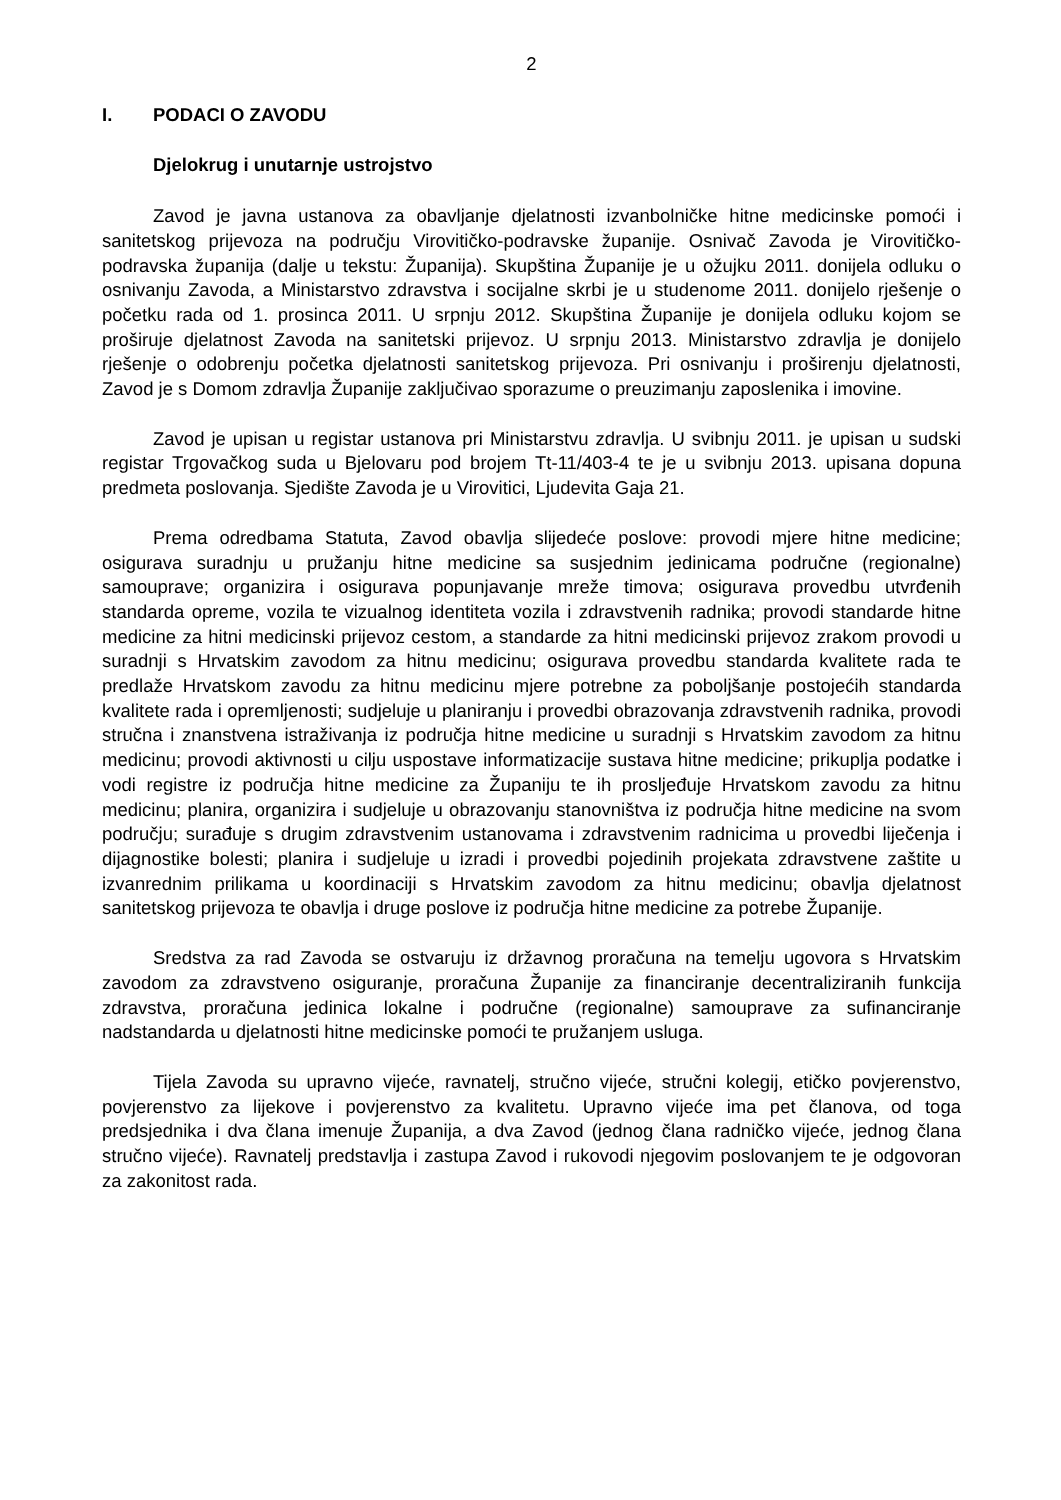2
I. PODACI O ZAVODU
Djelokrug i unutarnje ustrojstvo
Zavod je javna ustanova za obavljanje djelatnosti izvanbolničke hitne medicinske pomoći i sanitetskog prijevoza na području Virovitičko-podravske županije. Osnivač Zavoda je Virovitičko-podravska županija (dalje u tekstu: Županija). Skupština Županije je u ožujku 2011. donijela odluku o osnivanju Zavoda, a Ministarstvo zdravstva i socijalne skrbi je u studenome 2011. donijelo rješenje o početku rada od 1. prosinca 2011. U srpnju 2012. Skupština Županije je donijela odluku kojom se proširuje djelatnost Zavoda na sanitetski prijevoz. U srpnju 2013. Ministarstvo zdravlja je donijelo rješenje o odobrenju početka djelatnosti sanitetskog prijevoza. Pri osnivanju i proširenju djelatnosti, Zavod je s Domom zdravlja Županije zaključivao sporazume o preuzimanju zaposlenika i imovine.
Zavod je upisan u registar ustanova pri Ministarstvu zdravlja. U svibnju 2011. je upisan u sudski registar Trgovačkog suda u Bjelovaru pod brojem Tt-11/403-4 te je u svibnju 2013. upisana dopuna predmeta poslovanja. Sjedište Zavoda je u Virovitici, Ljudevita Gaja 21.
Prema odredbama Statuta, Zavod obavlja slijedeće poslove: provodi mjere hitne medicine; osigurava suradnju u pružanju hitne medicine sa susjednim jedinicama područne (regionalne) samouprave; organizira i osigurava popunjavanje mreže timova; osigurava provedbu utvrđenih standarda opreme, vozila te vizualnog identiteta vozila i zdravstvenih radnika; provodi standarde hitne medicine za hitni medicinski prijevoz cestom, a standarde za hitni medicinski prijevoz zrakom provodi u suradnji s Hrvatskim zavodom za hitnu medicinu; osigurava provedbu standarda kvalitete rada te predlaže Hrvatskom zavodu za hitnu medicinu mjere potrebne za poboljšanje postojećih standarda kvalitete rada i opremljenosti; sudjeluje u planiranju i provedbi obrazovanja zdravstvenih radnika, provodi stručna i znanstvena istraživanja iz područja hitne medicine u suradnji s Hrvatskim zavodom za hitnu medicinu; provodi aktivnosti u cilju uspostave informatizacije sustava hitne medicine; prikuplja podatke i vodi registre iz područja hitne medicine za Županiju te ih prosljeđuje Hrvatskom zavodu za hitnu medicinu; planira, organizira i sudjeluje u obrazovanju stanovništva iz područja hitne medicine na svom području; surađuje s drugim zdravstvenim ustanovama i zdravstvenim radnicima u provedbi liječenja i dijagnostike bolesti; planira i sudjeluje u izradi i provedbi pojedinih projekata zdravstvene zaštite u izvanrednim prilikama u koordinaciji s Hrvatskim zavodom za hitnu medicinu; obavlja djelatnost sanitetskog prijevoza te obavlja i druge poslove iz područja hitne medicine za potrebe Županije.
Sredstva za rad Zavoda se ostvaruju iz državnog proračuna na temelju ugovora s Hrvatskim zavodom za zdravstveno osiguranje, proračuna Županije za financiranje decentraliziranih funkcija zdravstva, proračuna jedinica lokalne i područne (regionalne) samouprave za sufinanciranje nadstandarda u djelatnosti hitne medicinske pomoći te pružanjem usluga.
Tijela Zavoda su upravno vijeće, ravnatelj, stručno vijeće, stručni kolegij, etičko povjerenstvo, povjerenstvo za lijekove i povjerenstvo za kvalitetu. Upravno vijeće ima pet članova, od toga predsjednika i dva člana imenuje Županija, a dva Zavod (jednog člana radničko vijeće, jednog člana stručno vijeće). Ravnatelj predstavlja i zastupa Zavod i rukovodi njegovim poslovanjem te je odgovoran za zakonitost rada.